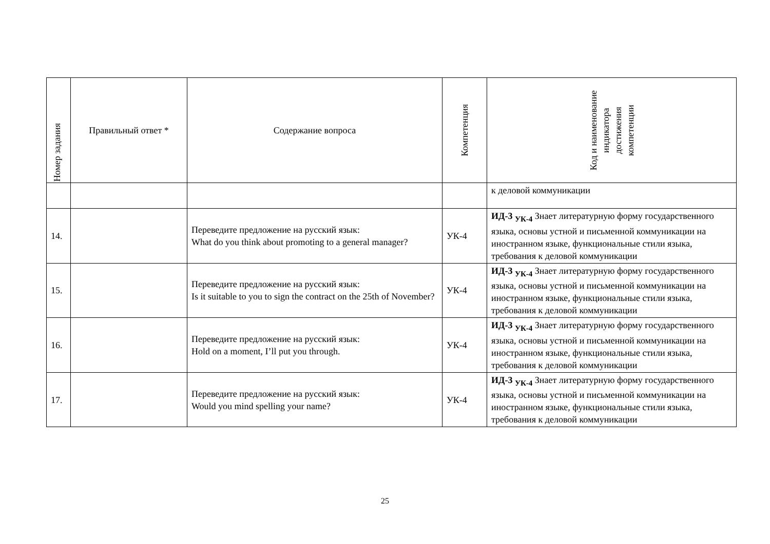| Номер задания | Правильный ответ * | Содержание вопроса | Компетенция | Код и наименование индикатора достижения компетенции |
| --- | --- | --- | --- | --- |
| | | | | к деловой коммуникации |
| 14. | | Переведите предложение на русский язык: What do you think about promoting to a general manager? | УК-4 | ИД-3 <sub>УК-4</sub> Знает литературную форму государственного языка, основы устной и письменной коммуникации на иностранном языке, функциональные стили языка, требования к деловой коммуникации |
| 15. | | Переведите предложение на русский язык: Is it suitable to you to sign the contract on the 25th of November? | УК-4 | ИД-3 <sub>УК-4</sub> Знает литературную форму государственного языка, основы устной и письменной коммуникации на иностранном языке, функциональные стили языка, требования к деловой коммуникации |
| 16. | | Переведите предложение на русский язык: Hold on a moment, I’ll put you through. | УК-4 | ИД-3 <sub>УК-4</sub> Знает литературную форму государственного языка, основы устной и письменной коммуникации на иностранном языке, функциональные стили языка, требования к деловой коммуникации |
| 17. | | Переведите предложение на русский язык: Would you mind spelling your name? | УК-4 | ИД-3 <sub>УК-4</sub> Знает литературную форму государственного языка, основы устной и письменной коммуникации на иностранном языке, функциональные стили языка, требования к деловой коммуникации |
25